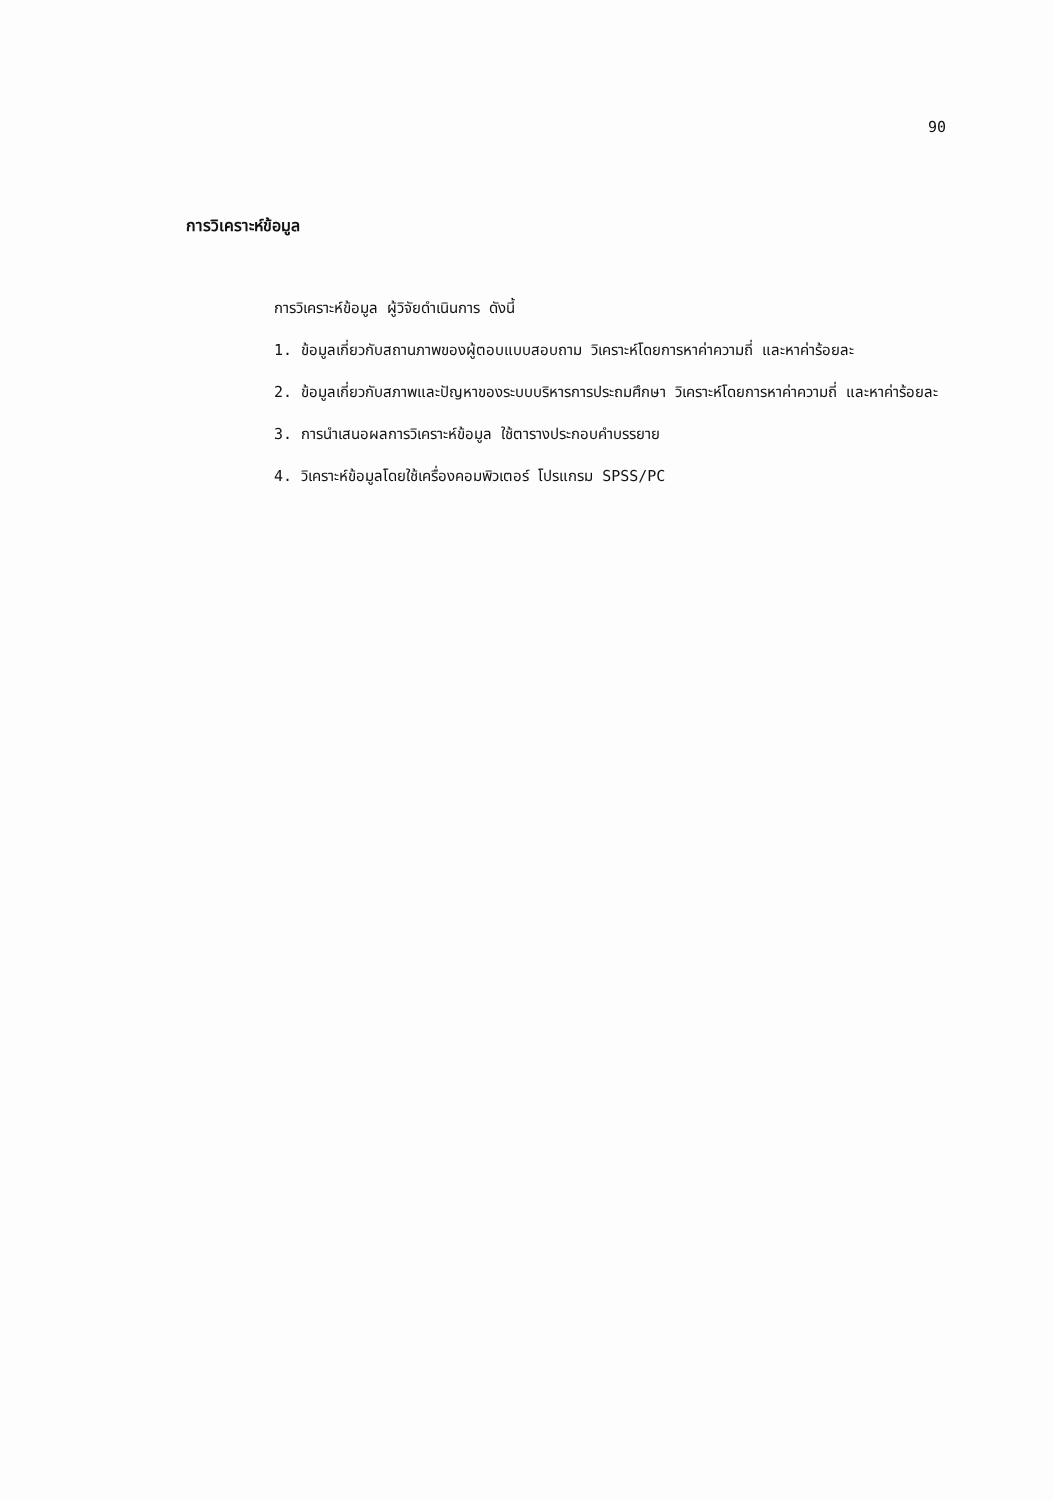90
การวิเคราะห์ข้อมูล
การวิเคราะห์ข้อมูล ผู้วิจัยดำเนินการ ดังนี้
1. ข้อมูลเกี่ยวกับสถานภาพของผู้ตอบแบบสอบถาม วิเคราะห์โดยการหาค่าความถี่ และหาค่าร้อยละ
2. ข้อมูลเกี่ยวกับสภาพและปัญหาของระบบบริหารการประถมศึกษา วิเคราะห์โดยการหาค่าความถี่ และหาค่าร้อยละ
3. การนำเสนอผลการวิเคราะห์ข้อมูล ใช้ตารางประกอบคำบรรยาย
4. วิเคราะห์ข้อมูลโดยใช้เครื่องคอมพิวเตอร์ โปรแกรม SPSS/PC